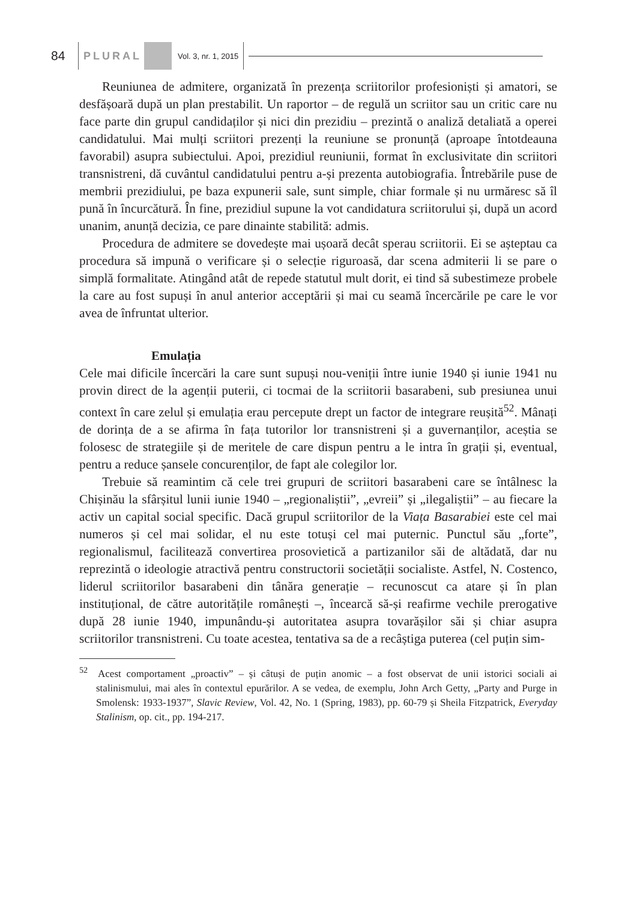84 PLURAL Vol. 3, nr. 1, 2015
Reuniunea de admitere, organizată în prezența scriitorilor profesioniști și amatori, se desfășoară după un plan prestabilit. Un raportor – de regulă un scriitor sau un critic care nu face parte din grupul candidaților și nici din prezidiu – prezintă o analiză detaliată a operei candidatului. Mai mulți scriitori prezenți la reuniune se pronunță (aproape întotdeauna favorabil) asupra subiectului. Apoi, prezidiul reuniunii, format în exclusivitate din scriitori transnistreni, dă cuvântul candidatului pentru a-și prezenta autobiografia. Întrebările puse de membrii prezidiului, pe baza expunerii sale, sunt simple, chiar formale și nu urmăresc să îl pună în încurcătură. În fine, prezidiul supune la vot candidatura scriitorului și, după un acord unanim, anunță decizia, ce pare dinainte stabilită: admis.
Procedura de admitere se dovedește mai ușoară decât sperau scriitorii. Ei se așteptau ca procedura să impună o verificare și o selecție riguroasă, dar scena admiterii li se pare o simplă formalitate. Atingând atât de repede statutul mult dorit, ei tind să subestimeze probele la care au fost supuși în anul anterior acceptării și mai cu seamă încercările pe care le vor avea de înfruntat ulterior.
Emulația
Cele mai dificile încercări la care sunt supuși nou-veniții între iunie 1940 și iunie 1941 nu provin direct de la agenții puterii, ci tocmai de la scriitorii basarabeni, sub presiunea unui context în care zelul și emulația erau percepute drept un factor de integrare reușită<sup>52</sup>. Mânați de dorința de a se afirma în fața tutorilor lor transnistreni și a guvernanților, aceștia se folosesc de strategiile și de meritele de care dispun pentru a le intra în grații și, eventual, pentru a reduce șansele concurenților, de fapt ale colegilor lor.
Trebuie să reamintim că cele trei grupuri de scriitori basarabeni care se întâlnesc la Chișinău la sfârșitul lunii iunie 1940 – „regionaliștii”, „evreii” și „ilegaliștii” – au fiecare la activ un capital social specific. Dacă grupul scriitorilor de la Viața Basarabiei este cel mai numeros și cel mai solidar, el nu este totuși cel mai puternic. Punctul său „forte”, regionalismul, facilitează convertirea prosovietică a partizanilor săi de altădată, dar nu reprezintă o ideologie atractivă pentru constructorii societății socialiste. Astfel, N. Costenco, liderul scriitorilor basarabeni din tânăra generație – recunoscut ca atare și în plan instituțional, de către autoritățile românești –, încearcă să-și reafirme vechile prerogative după 28 iunie 1940, impunându-și autoritatea asupra tovarășilor săi și chiar asupra scriitorilor transnistreni. Cu toate acestea, tentativa sa de a recâștiga puterea (cel puțin sim-
<sup>52</sup> Acest comportament „proactiv” – și câtuși de puțin anomic – a fost observat de unii istorici sociali ai stalinismului, mai ales în contextul epurărilor. A se vedea, de exemplu, John Arch Getty, „Party and Purge in Smolensk: 1933-1937”, Slavic Review, Vol. 42, No. 1 (Spring, 1983), pp. 60-79 și Sheila Fitzpatrick, Everyday Stalinism, op. cit., pp. 194-217.